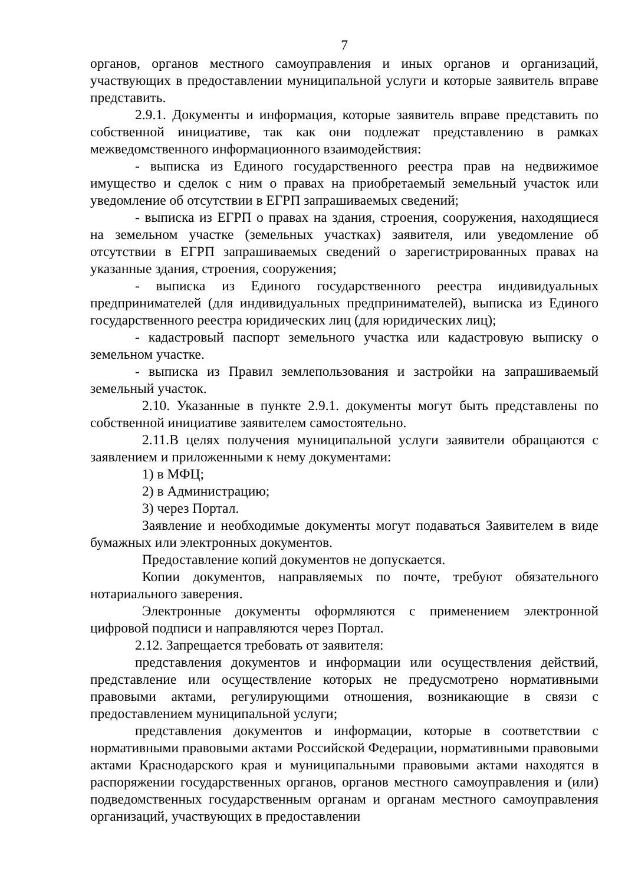7
органов, органов местного самоуправления и иных органов и организаций, участвующих в предоставлении муниципальной услуги и которые заявитель вправе представить.
2.9.1. Документы и информация, которые заявитель вправе представить по собственной инициативе, так как они подлежат представлению в рамках межведомственного информационного взаимодействия:
- выписка из Единого государственного реестра прав на недвижимое имущество и сделок с ним о правах на приобретаемый земельный участок или уведомление об отсутствии в ЕГРП запрашиваемых сведений;
- выписка из ЕГРП о правах на здания, строения, сооружения, находящиеся на земельном участке (земельных участках) заявителя, или уведомление об отсутствии в ЕГРП запрашиваемых сведений о зарегистрированных правах на указанные здания, строения, сооружения;
- выписка из Единого государственного реестра индивидуальных предпринимателей (для индивидуальных предпринимателей), выписка из Единого государственного реестра юридических лиц (для юридических лиц);
- кадастровый паспорт земельного участка или кадастровую выписку о земельном участке.
- выписка из Правил землепользования и застройки на запрашиваемый земельный участок.
2.10. Указанные в пункте 2.9.1. документы могут быть представлены по собственной инициативе заявителем самостоятельно.
2.11.В целях получения муниципальной услуги заявители обращаются с заявлением и приложенными к нему документами:
1) в МФЦ;
2) в Администрацию;
3) через Портал.
Заявление и необходимые документы могут подаваться Заявителем в виде бумажных или электронных документов.
Предоставление копий документов не допускается.
Копии документов, направляемых по почте, требуют обязательного нотариального заверения.
Электронные документы оформляются с применением электронной цифровой подписи и направляются через Портал.
2.12. Запрещается требовать от заявителя:
представления документов и информации или осуществления действий, представление или осуществление которых не предусмотрено нормативными правовыми актами, регулирующими отношения, возникающие в связи с предоставлением муниципальной услуги;
представления документов и информации, которые в соответствии с нормативными правовыми актами Российской Федерации, нормативными правовыми актами Краснодарского края и муниципальными правовыми актами находятся в распоряжении государственных органов, органов местного самоуправления и (или) подведомственных государственным органам и органам местного самоуправления организаций, участвующих в предоставлении